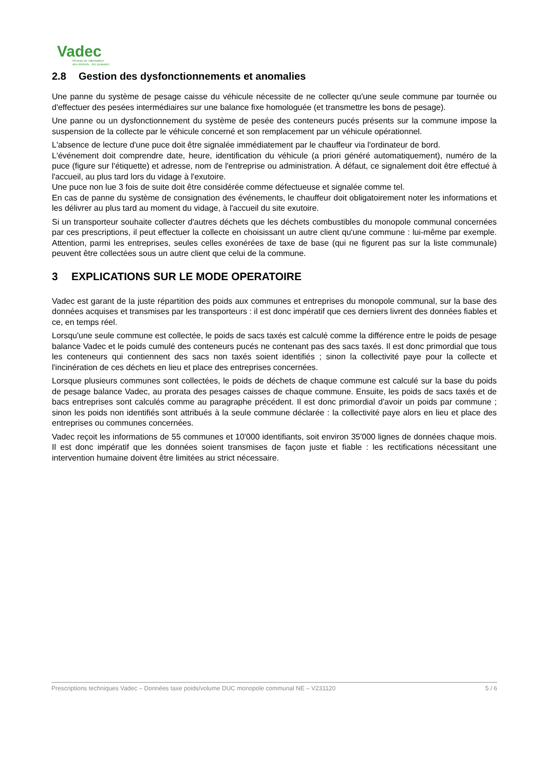Vadec
Réseau de valorisation
des déchets · Arc jurassien
2.8 Gestion des dysfonctionnements et anomalies
Une panne du système de pesage caisse du véhicule nécessite de ne collecter qu'une seule commune par tournée ou d'effectuer des pesées intermédiaires sur une balance fixe homologuée (et transmettre les bons de pesage).
Une panne ou un dysfonctionnement du système de pesée des conteneurs pucés présents sur la commune impose la suspension de la collecte par le véhicule concerné et son remplacement par un véhicule opérationnel.
L'absence de lecture d'une puce doit être signalée immédiatement par le chauffeur via l'ordinateur de bord.
L'événement doit comprendre date, heure, identification du véhicule (a priori généré automatiquement), numéro de la puce (figure sur l'étiquette) et adresse, nom de l'entreprise ou administration. À défaut, ce signalement doit être effectué à l'accueil, au plus tard lors du vidage à l'exutoire.
Une puce non lue 3 fois de suite doit être considérée comme défectueuse et signalée comme tel.
En cas de panne du système de consignation des événements, le chauffeur doit obligatoirement noter les informations et les délivrer au plus tard au moment du vidage, à l'accueil du site exutoire.
Si un transporteur souhaite collecter d'autres déchets que les déchets combustibles du monopole communal concernées par ces prescriptions, il peut effectuer la collecte en choisissant un autre client qu'une commune : lui-même par exemple. Attention, parmi les entreprises, seules celles exonérées de taxe de base (qui ne figurent pas sur la liste communale) peuvent être collectées sous un autre client que celui de la commune.
3 EXPLICATIONS SUR LE MODE OPERATOIRE
Vadec est garant de la juste répartition des poids aux communes et entreprises du monopole communal, sur la base des données acquises et transmises par les transporteurs : il est donc impératif que ces derniers livrent des données fiables et ce, en temps réel.
Lorsqu'une seule commune est collectée, le poids de sacs taxés est calculé comme la différence entre le poids de pesage balance Vadec et le poids cumulé des conteneurs pucés ne contenant pas des sacs taxés. Il est donc primordial que tous les conteneurs qui contiennent des sacs non taxés soient identifiés ; sinon la collectivité paye pour la collecte et l'incinération de ces déchets en lieu et place des entreprises concernées.
Lorsque plusieurs communes sont collectées, le poids de déchets de chaque commune est calculé sur la base du poids de pesage balance Vadec, au prorata des pesages caisses de chaque commune. Ensuite, les poids de sacs taxés et de bacs entreprises sont calculés comme au paragraphe précédent. Il est donc primordial d'avoir un poids par commune ; sinon les poids non identifiés sont attribués à la seule commune déclarée : la collectivité paye alors en lieu et place des entreprises ou communes concernées.
Vadec reçoit les informations de 55 communes et 10'000 identifiants, soit environ 35'000 lignes de données chaque mois. Il est donc impératif que les données soient transmises de façon juste et fiable : les rectifications nécessitant une intervention humaine doivent être limitées au strict nécessaire.
Prescriptions techniques Vadec – Données taxe poids/volume DUC monopole communal NE – V231120 5 / 6